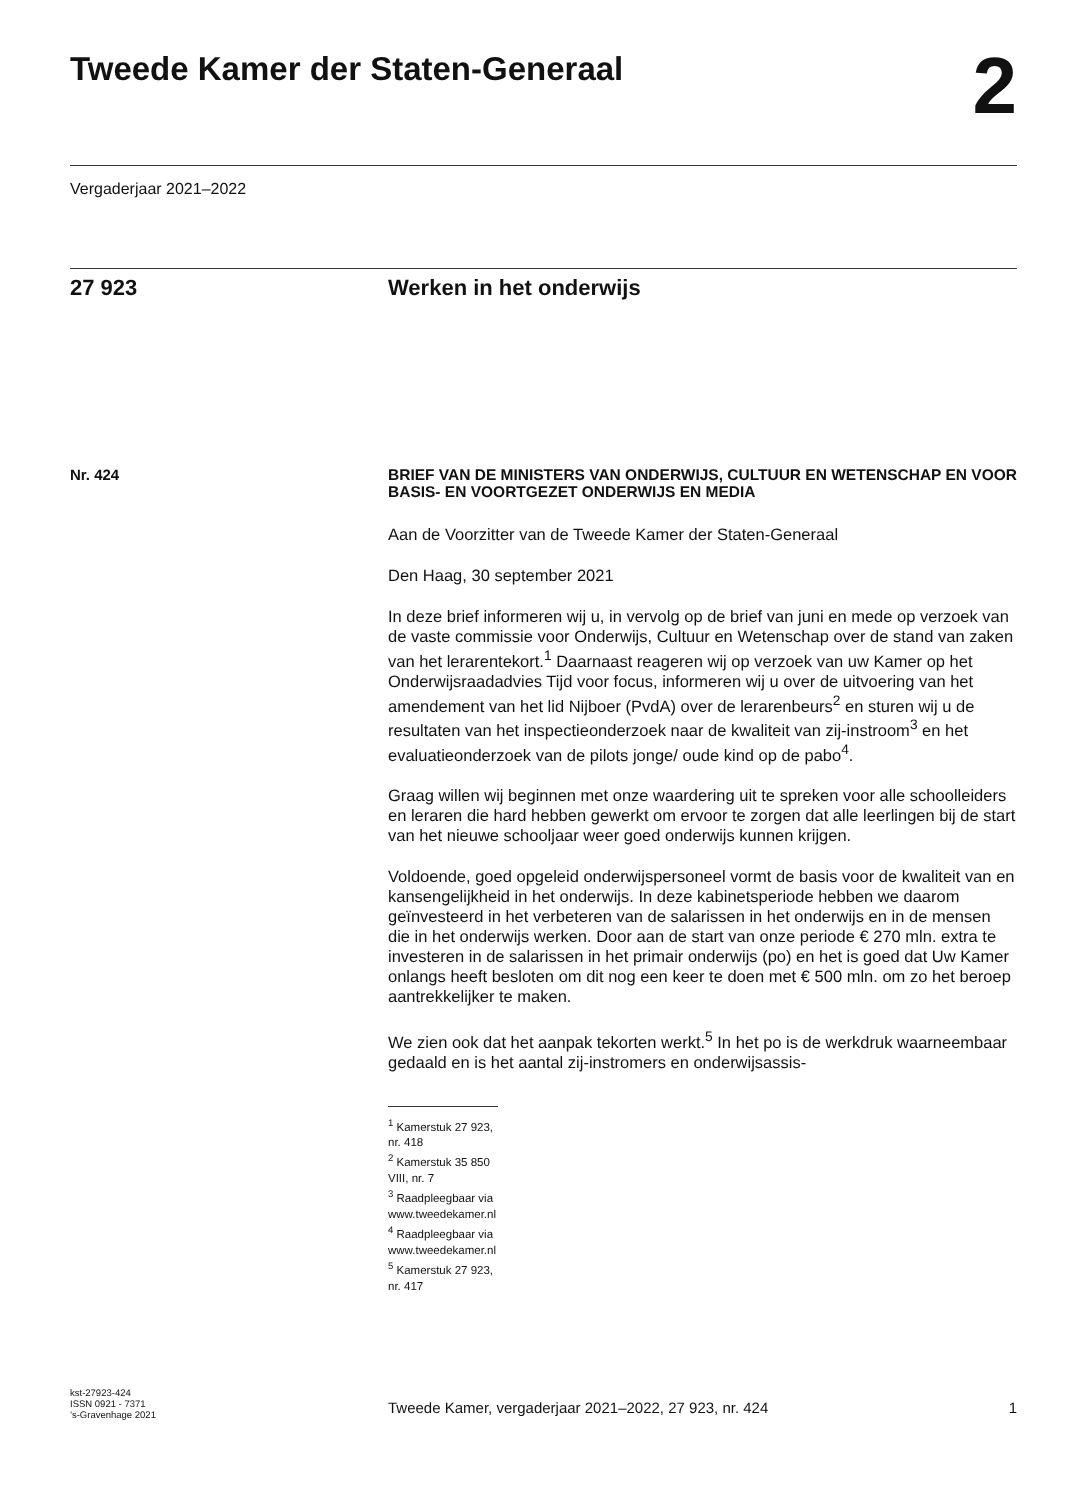Tweede Kamer der Staten-Generaal
2
Vergaderjaar 2021–2022
27 923 Werken in het onderwijs
Nr. 424
BRIEF VAN DE MINISTERS VAN ONDERWIJS, CULTUUR EN WETENSCHAP EN VOOR BASIS- EN VOORTGEZET ONDERWIJS EN MEDIA
Aan de Voorzitter van de Tweede Kamer der Staten-Generaal
Den Haag, 30 september 2021
In deze brief informeren wij u, in vervolg op de brief van juni en mede op verzoek van de vaste commissie voor Onderwijs, Cultuur en Wetenschap over de stand van zaken van het lerarentekort.<sup>1</sup> Daarnaast reageren wij op verzoek van uw Kamer op het Onderwijsraadadvies Tijd voor focus, informeren wij u over de uitvoering van het amendement van het lid Nijboer (PvdA) over de lerarenbeurs<sup>2</sup> en sturen wij u de resultaten van het inspectieonderzoek naar de kwaliteit van zij-instroom<sup>3</sup> en het evaluatieonderzoek van de pilots jonge/ oude kind op de pabo<sup>4</sup>.
Graag willen wij beginnen met onze waardering uit te spreken voor alle schoolleiders en leraren die hard hebben gewerkt om ervoor te zorgen dat alle leerlingen bij de start van het nieuwe schooljaar weer goed onderwijs kunnen krijgen.
Voldoende, goed opgeleid onderwijspersoneel vormt de basis voor de kwaliteit van en kansengelijkheid in het onderwijs. In deze kabinetsperiode hebben we daarom geïnvesteerd in het verbeteren van de salarissen in het onderwijs en in de mensen die in het onderwijs werken. Door aan de start van onze periode € 270 mln. extra te investeren in de salarissen in het primair onderwijs (po) en het is goed dat Uw Kamer onlangs heeft besloten om dit nog een keer te doen met € 500 mln. om zo het beroep aantrekkelijker te maken.
We zien ook dat het aanpak tekorten werkt.<sup>5</sup> In het po is de werkdruk waarneembaar gedaald en is het aantal zij-instromers en onderwijsassis-
<sup>1</sup> Kamerstuk 27 923, nr. 418
<sup>2</sup> Kamerstuk 35 850 VIII, nr. 7
<sup>3</sup> Raadpleegbaar via www.tweedekamer.nl
<sup>4</sup> Raadpleegbaar via www.tweedekamer.nl
<sup>5</sup> Kamerstuk 27 923, nr. 417
kst-27923-424
ISSN 0921 - 7371
’s-Gravenhage 2021
Tweede Kamer, vergaderjaar 2021–2022, 27 923, nr. 424
1